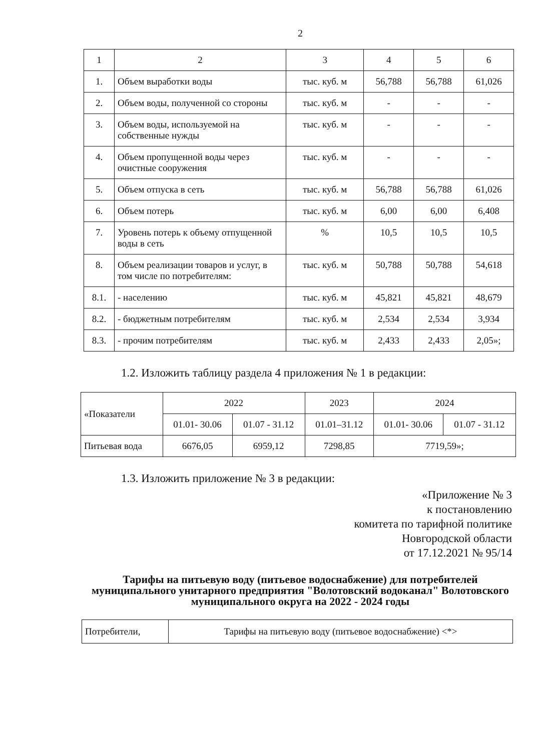2
| 1 | 2 | 3 | 4 | 5 | 6 |
| 1. | Объем выработки воды | тыс. куб. м | 56,788 | 56,788 | 61,026 |
| 2. | Объем воды, полученной со стороны | тыс. куб. м | - | - | - |
| 3. | Объем воды, используемой на собственные нужды | тыс. куб. м | - | - | - |
| 4. | Объем пропущенной воды через очистные сооружения | тыс. куб. м | - | - | - |
| 5. | Объем отпуска в сеть | тыс. куб. м | 56,788 | 56,788 | 61,026 |
| 6. | Объем потерь | тыс. куб. м | 6,00 | 6,00 | 6,408 |
| 7. | Уровень потерь к объему отпущенной воды в сеть | % | 10,5 | 10,5 | 10,5 |
| 8. | Объем реализации товаров и услуг, в том числе по потребителям: | тыс. куб. м | 50,788 | 50,788 | 54,618 |
| 8.1. | - населению | тыс. куб. м | 45,821 | 45,821 | 48,679 |
| 8.2. | - бюджетным потребителям | тыс. куб. м | 2,534 | 2,534 | 3,934 |
| 8.3. | - прочим потребителям | тыс. куб. м | 2,433 | 2,433 | 2,05»; |
1.2. Изложить таблицу раздела 4 приложения № 1 в редакции:
| «Показатели | 2022 | | 2023 | 2024 | |
| --- | --- | --- | --- | --- | --- |
| | 01.01- 30.06 | 01.07 - 31.12 | 01.01–31.12 | 01.01- 30.06 | 01.07 - 31.12 |
| Питьевая вода | 6676,05 | 6959,12 | 7298,85 | 7719,59»; | |
1.3. Изложить приложение № 3 в редакции:
«Приложение № 3
к постановлению
комитета по тарифной политике
Новгородской области
от 17.12.2021 № 95/14
Тарифы на питьевую воду (питьевое водоснабжение) для потребителей муниципального унитарного предприятия "Волотовский водоканал" Волотовского муниципального округа на 2022 - 2024 годы
| Потребители, | Тарифы на питьевую воду (питьевое водоснабжение) <*> |